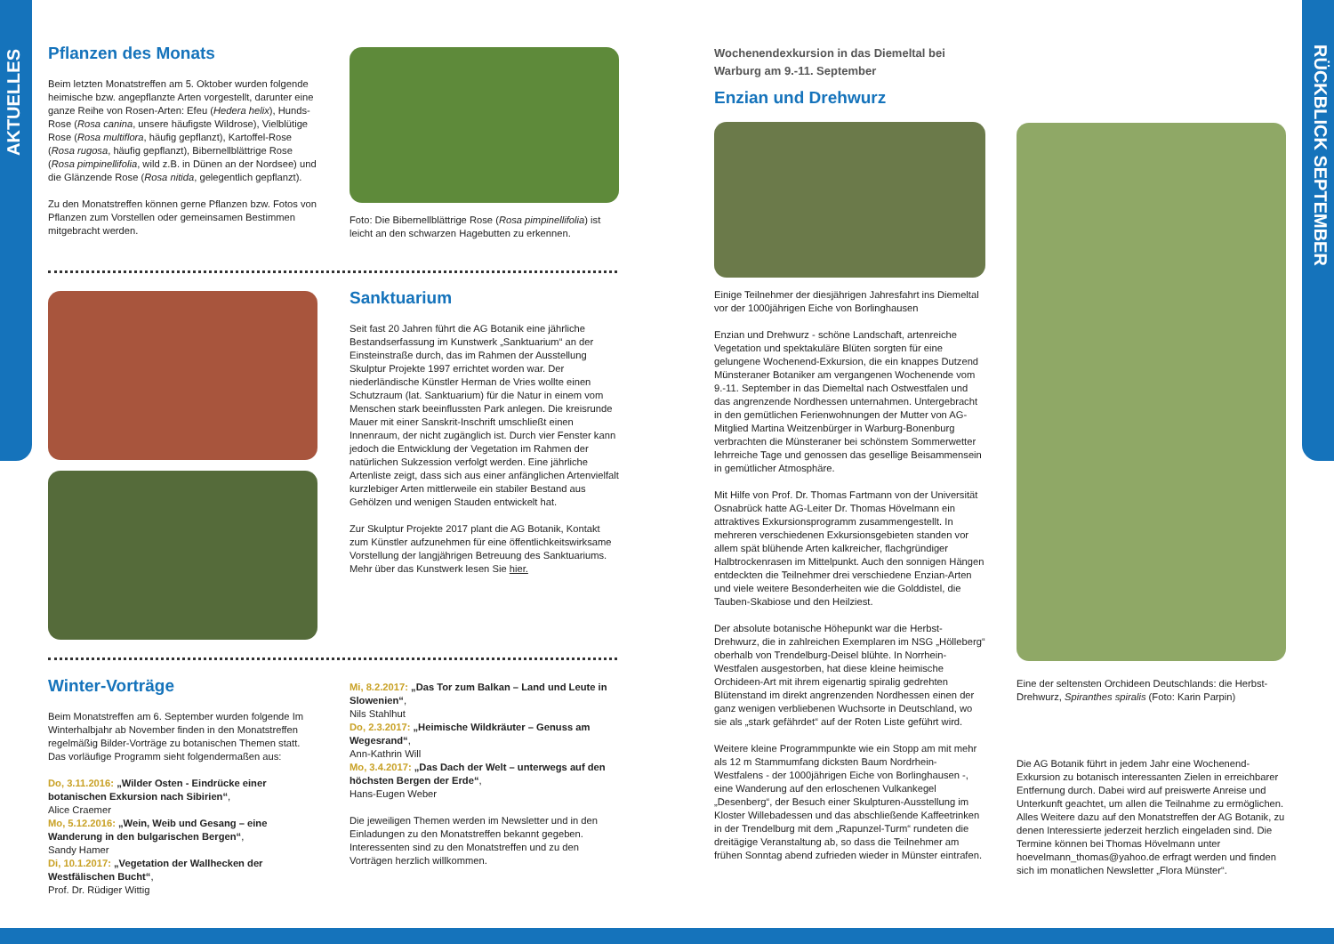AKTUELLES
RÜCKBLICK SEPTEMBER
Pflanzen des Monats
Beim letzten Monatstreffen am 5. Oktober wurden folgende heimische bzw. angepflanzte Arten vorgestellt, darunter eine ganze Reihe von Rosen-Arten: Efeu (Hedera helix), Hunds-Rose (Rosa canina, unsere häufigste Wildrose), Vielblütige Rose (Rosa multiflora, häufig gepflanzt), Kartoffel-Rose (Rosa rugosa, häufig gepflanzt), Bibernellblättrige Rose (Rosa pimpinellifolia, wild z.B. in Dünen an der Nordsee) und die Glänzende Rose (Rosa nitida, gelegentlich gepflanzt).
Zu den Monatstreffen können gerne Pflanzen bzw. Fotos von Pflanzen zum Vorstellen oder gemeinsamen Bestimmen mitgebracht werden.
Foto: Die Bibernellblättrige Rose (Rosa pimpinellifolia) ist leicht an den schwarzen Hagebutten zu erkennen.
Sanktuarium
Seit fast 20 Jahren führt die AG Botanik eine jährliche Bestandserfassung im Kunstwerk „Sanktuarium“ an der Einsteinstraße durch, das im Rahmen der Ausstellung Skulptur Projekte 1997 errichtet worden war. Der niederländische Künstler Herman de Vries wollte einen Schutzraum (lat. Sanktuarium) für die Natur in einem vom Menschen stark beeinflussten Park anlegen. Die kreisrunde Mauer mit einer Sanskrit-Inschrift umschließt einen Innenraum, der nicht zugänglich ist. Durch vier Fenster kann jedoch die Entwicklung der Vegetation im Rahmen der natürlichen Sukzession verfolgt werden. Eine jährliche Artenliste zeigt, dass sich aus einer anfänglichen Artenvielfalt kurzlebiger Arten mittlerweile ein stabiler Bestand aus Gehölzen und wenigen Stauden entwickelt hat.
Zur Skulptur Projekte 2017 plant die AG Botanik, Kontakt zum Künstler aufzunehmen für eine öffentlichkeitswirksame Vorstellung der langjährigen Betreuung des Sanktuariums. Mehr über das Kunstwerk lesen Sie hier.
Winter-Vorträge
Beim Monatstreffen am 6. September wurden folgende Im Winterhalbjahr ab November finden in den Monatstreffen regelmäßig Bilder-Vorträge zu botanischen Themen statt. Das vorläufige Programm sieht folgendermaßen aus:
Do, 3.11.2016: „Wilder Osten - Eindrücke einer botanischen Exkursion nach Sibirien“,
Alice Craemer
Mo, 5.12.2016: „Wein, Weib und Gesang – eine Wanderung in den bulgarischen Bergen“,
Sandy Hamer
Di, 10.1.2017: „Vegetation der Wallhecken der Westfälischen Bucht“,
Prof. Dr. Rüdiger Wittig
Mi, 8.2.2017: „Das Tor zum Balkan – Land und Leute in Slowenien“,
Nils Stahlhut
Do, 2.3.2017: „Heimische Wildkräuter – Genuss am Wegesrand“,
Ann-Kathrin Will
Mo, 3.4.2017: „Das Dach der Welt – unterwegs auf den höchsten Bergen der Erde“,
Hans-Eugen Weber
Die jeweiligen Themen werden im Newsletter und in den Einladungen zu den Monatstreffen bekannt gegeben. Interessenten sind zu den Monatstreffen und zu den Vorträgen herzlich willkommen.
Wochenendexkursion in das Diemeltal bei Warburg am 9.-11. September
Enzian und Drehwurz
Einige Teilnehmer der diesjährigen Jahresfahrt ins Diemeltal vor der 1000jährigen Eiche von Borlinghausen
Enzian und Drehwurz - schöne Landschaft, artenreiche Vegetation und spektakuläre Blüten sorgten für eine gelungene Wochenend-Exkursion, die ein knappes Dutzend Münsteraner Botaniker am vergangenen Wochenende vom 9.-11. September in das Diemeltal nach Ostwestfalen und das angrenzende Nordhessen unternahmen. Untergebracht in den gemütlichen Ferienwohnungen der Mutter von AG-Mitglied Martina Weitzenbürger in Warburg-Bonenburg verbrachten die Münsteraner bei schönstem Sommerwetter lehrreiche Tage und genossen das gesellige Beisammensein in gemütlicher Atmosphäre.
Mit Hilfe von Prof. Dr. Thomas Fartmann von der Universität Osnabrück hatte AG-Leiter Dr. Thomas Hövelmann ein attraktives Exkursionsprogramm zusammengestellt. In mehreren verschiedenen Exkursionsgebieten standen vor allem spät blühende Arten kalkreicher, flachgründiger Halbtrockenrasen im Mittelpunkt. Auch den sonnigen Hängen entdeckten die Teilnehmer drei verschiedene Enzian-Arten und viele weitere Besonderheiten wie die Golddistel, die Tauben-Skabiose und den Heilziest.
Der absolute botanische Höhepunkt war die Herbst-Drehwurz, die in zahlreichen Exemplaren im NSG „Hölleberg“ oberhalb von Trendelburg-Deisel blühte. In Norrhein-Westfalen ausgestorben, hat diese kleine heimische Orchideen-Art mit ihrem eigenartig spiralig gedrehten Blütenstand im direkt angrenzenden Nordhessen einen der ganz wenigen verbliebenen Wuchsorte in Deutschland, wo sie als „stark gefährdet“ auf der Roten Liste geführt wird.
Weitere kleine Programmpunkte wie ein Stopp am mit mehr als 12 m Stammumfang dicksten Baum Nordrhein-Westfalens - der 1000jährigen Eiche von Borlinghausen -, eine Wanderung auf den erloschenen Vulkankegel „Desenberg“, der Besuch einer Skulpturen-Ausstellung im Kloster Willebadessen und das abschließende Kaffeetrinken in der Trendelburg mit dem „Rapunzel-Turm“ rundeten die dreitägige Veranstaltung ab, so dass die Teilnehmer am frühen Sonntag abend zufrieden wieder in Münster eintrafen.
Eine der seltensten Orchideen Deutschlands: die Herbst-Drehwurz, Spiranthes spiralis (Foto: Karin Parpin)
Die AG Botanik führt in jedem Jahr eine Wochenend-Exkursion zu botanisch interessanten Zielen in erreichbarer Entfernung durch. Dabei wird auf preiswerte Anreise und Unterkunft geachtet, um allen die Teilnahme zu ermöglichen. Alles Weitere dazu auf den Monatstreffen der AG Botanik, zu denen Interessierte jederzeit herzlich eingeladen sind. Die Termine können bei Thomas Hövelmann unter hoevelmann_thomas@yahoo.de erfragt werden und finden sich im monatlichen Newsletter „Flora Münster“.